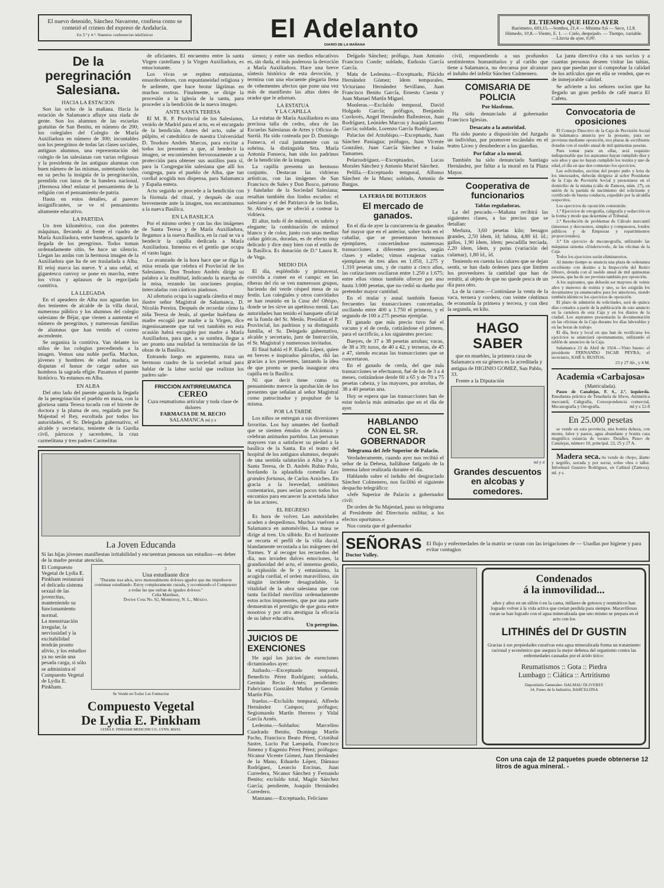El nuevo detenido, Sánchez Navarrete, confiesa como se cometió el crimen del expreso de Andalucía.
En 3.ª y 4.ª: Nuestras conferencias telefónicas
El Adelanto
DIARIO DE LA MAÑANA
EL TIEMPO QUE HIZO AYER
Barómetro, 693,15.—Sombra, 21,4 — Mínima 9,6 — Seco, 12,8. Húmedo, 10,8.—Viento, E. 1. — Cielo, despejado. — Tiempo, variable.—Lluvia de ayer, 0,00.
De la peregrinación Salesiana.
HACIA LA ESTACION
Son las ocho de la mañana. Hacia la estación de Salamanca afluye una riada de gente. Son los alumnos de las escuelas gratuitas de San Benito, en número de 200; los colegiales del Colegio de María Auxiliadora en número de 300; incontables son los peregrinos de todas las clases sociales, antiguos alumnos, una representación del colegio de las salesianas con varias religiosas y la presidenta de las antiguas alumnas con buen número de las mismas, ostentando todos en su pecho la insignia de la peregrinación, prendida con lazos de la bandera nacional. ¡Hermosa idea! enlazar el pensamiento de la religión con el pensamiento de patria.
Hasta en estos detalles, al parecer insignificantes, se ve el pensamiento altamente educativo.
LA PARTIDA
Un tren kilométrico, con dos potentes máquinas, llevando al frente el cuadro de María Auxiliadora, entre banderas, aguarda la llegada de los peregrinos. Todos toman ordenadamente sitio. Se hace un silencio. Llegan las andas con la hermosa imagen de la Auxiliadora que ha de ser trasladada a Alba. El reloj marca las nueve. Y a una señal, el gigantesco convoy se pone en marcha, entre los vivas y aplausos de la regocijada comitiva.
LA LLEGADA
En el apeadero de Alba nos aguardan los dos tenientes de alcalde de la villa ducal, numeroso público y los alumnos del colegio salesiano de Béjar, que vienen a aumentar el número de peregrinos, y numerosas familias de alumnos que han venido el correo ascendente.
Se organiza la comitiva. Van delante los niños de los colegios precediendo a la imagen. Vemos una noble porfía. Muchos, jóvenes y hombres de edad madura, se disputan el honor de cargar sobre sus hombros la sagrada efigie. Pasamos el puente histórico. Ya estamos en Alba.
EN ALBA
Del otro lado del puente aguarda la llegada de la peregrinación el pueblo en masa, con la gloriosa santa Teresa tocada con el birrete de doctora y la pluma de oro, regalada por Su Majestad el Rey, escoltada por todos los autoridades, el Sr. Delegado gubernativo, el alcalde y secretario, teniente de la Gurdia civil, párrocos y sacerdotes, la cruz carmelitana y tres padres Carmelitas
de oficiantes. El encuentro entre la santa Virgen castellana y la Virgen Auxiliadora, es emocionante.
Los vivas se repiten entusiastas, ensordecedores, con espontaneidad religiosa y fe ardiente, que hace brotar lágrimas en muchos rostros. Finalmente, se dirige la procesión a la iglesia de la santa, para proceder a la bendición de la nueva imagen.
ANTE SANTA TERESA
El M. R. P. Provincial de los Salesianos, venido de Madrid para el acto, es el encargado de la bendición. Antes del acto, sube al púlpito, el catedrático de nuestra Universidad D. Teodoro Andrés Marcos, para excitar a todos los presentes a que, al bendecir la imagen, se encomienden fervorosamente a su protección para obtener sus auxilios para sí, para la Congregación salesiana que allí los congrega, para el pueblo de Alba, que tan cordial acogida nos dispensa, para Salamanca y España entera.
Acto seguido se procede a la bendición con la fórmula del ritual, y después de orar brevemente ante la imagen, nos encaminamos a la nueva Basílica.
EN LA BASILICA
Por el mismo orden y con las dos imágenes de Santa Teresa y de María Auxiliadora, llegamos a la nueva Basílica, en la cual se va a bendecir la capilla dedicada a María Auxiliadora. Inmenso es el gentío que ocupa el vasto lugar.
Lo avanzado de la hora hace que se diga la misa rezada que celebra el Provincial de los Salesianos. Don Teodoro Andrés dirige su palabra a la multitud, indicando la marcha de la misa, rezando las oraciones propias, intercaladas con cánticos piadosos.
Al ofertorio ocupa la sagrada cátedra el muy ilustre señor Magistral de Salamanca, D. Nicolás Pereira. Después de recordar cómo la niña Teresa de Jesús, al quedar huérfana de madre escogió por madre a la Virgen, dice ingeniosamente que tal vez también en esta ocasión habrá escogido por madre a María Auxiliadora, para que, a su sombra, llegue a ser pronto una realidad la terminación de las obras de la Basílica.
Entrando luego en argumento, traza un hermoso cuadro de la sociedad actual para hablar de la labor social que realizan los padres sale-
FRICCION ANTIRREUMATICA
CEREO
Cura reumatismo articular y toda clase de dolores
FARMACIA DE M. RECIO
SALAMANCA ml y s
La Joven Educanda
Si las hijas jóvenes manifiestan irritabilidad y encuentran penosos sus estudios—es deber de la madre prestar atención.
El Compuesto Vegetal de Lydia E. Pinkham restaurará el delicado sistema sexual de las jovencitas, manteniendo su funcionamiento normal.
La menstruación irregular, la nerviosidad y la excitabilidad tendrán pronto alivio, y los estudios ya no serán una pesada carga, si sólo se administra el Compuesto Vegetal de Lydia E. Pinkham.
2
Una estudiante dice
"Durante tres años, tuve mensualmente dolores agudos que me impidieron continuar estudiando. Estoy completamente curada, y recomiendo el Compuesto a todas las que sufran de iguales dolores."
Celia Martínez,
Doctor Coss No. 92, Monterrey, N. L., México.
Se Vende en Todas Las Farmacias
Compuesto Vegetal
De Lydia E. Pinkham
LYDIA E. PINKHAM MEDICINE CO., LYNN, MASS.
sienos; y entre sus medios educativos es, sin duda, el más poderoso la devoción a María Auxiliadora. Hace una breve síntesis histórica de esta devoción, y termina con una elocuente plegaria llena de vehementes afectos que pone una vez más de manifiesto las altas dotes de orador que le adornan.
LA ESTATUA
Y LA CAPILLA
La estatua de María Auxiliadora es una preciosa talla de cedro, obra de las Escuelas Salesianas de Artes y Oficios de Sarriá. Ha sido costeada por D. Domingo Fonseca, el cual juntamente con su sobrina, la distinguida Srta. María Antonia Fonseca, han sido los padrinos de la bendición de la imagen.
La capilla presenta un hermoso conjunto. Destacan las vidrieras artísticas, con las imágenes de San Francisco de Sales y Don Bosco, patrono y fundador de la Sociedad Salesiana; resaltan también dos lindos escudos: el salesiano y el del Patriarca de las Indias, Sr. Alcolea, que se ofreció a costear la vidriera.
El altar, todo él de mármol, es sobrio y elegante; la combinación de mármol blanco y de color, junto con unas medias cañas góticas, doradas, es de efecto muy delicado y dice muy bien con el estilo de la Basílica. Es donación de D.ª Laura R. de Vega.
MEDIO DIA
El día, espléndido y primaveral, convida a comer en el campo: en las riberas del río se ven numerosos grupos, haciendo del verde césped mesa de su festín. Los colegiales y otros convidados se han reunido en la Casa del Obispo, donde se les sirve un apetitoso menú. Las autoridades han tenido el banquete oficial en la fonda del Sr. Merás. Presidían el P. Provincial, los padrinos y su distinguida familia, el Sr. Delegado gubernativo, alcalde y secretario, juez de Instrucción, el Sr. Magistral y numerosos invitados.
El final habló el P. Eladio López, quien en breves e inspirados párrafos, dió las gracias a los presentes, lanzando la idea de que pronto se pueda inaugurar otra capilla en la Basílica.
Ni que decir tiene como su pensamiento merece la aprobación de los presentes que señalan al señor Magistral como patrocinador y propulsor de la misma.
POR LA TARDE
Los niños se entregan a sus diversiones favoritas. Los hay amantes del football que se sienten émulos de Alcántara y celebran animados partidos. Las personas mayores van a satisfacer su piedad a la basílica de la Santa. En el teatro del hospital de los antiguos alumnos, después de una sentida salutación a Alba y a la Santa Teresa, de D. Andrés Rubio Polo, bordando la aplaudida comedia Las grandes fortunas, de Carlos Arniches. En gracia a la brevedad, omitimos comentarios, pues serían pocos todos los encomios para encarecer la acertada labor de los actores.
EL REGRESO
Es hora de volver. Las autoridades acuden a despedirnos. Muchos vuelven a Salamanca en automóviles. La masa se dirige al tren. Un silbido. En el horizonte se recorta el perfil de la villa ducal, blandamente recostada a las márgenes del Tormes. Y al recoger los recuerdos del día, nos invaden dulces emociones, la grandiosidad del acto, el inmenso gentío, la explosión de fe y entusiasmo, la acogida cordial, el orden maravilloso, sin ningún incidente desagradable, la vitalidad de la obra salesiana que con tanta facilidad moviliza ordenadamente estos actos imponentes, que por una parte demuestran el prestigio de que goza entre nosotros y por otra atestigua la eficacia de su labor educativa.
Un peregrino.
JUICIOS DE EXENCIONES
He aquí los juicios de exenciones dictaminados ayer:
Juzbado.—Exceptuado temporal, Benedicto Pérez Rodríguez; soldado, Germán Recio Arnés; pendientes: Fabriciano González Muñoz y Germán Martín Pilo.
Iruelos.—Excluído temporal, Alfredo Hernández Campos; prófugos; Segismundo Martín Herrero y Vidal García Arnés.
Ledesma.—Soldados: Marcelino Cuadrado Benito, Domingo Martín Pacho, Francisco Beato Pérez, Cristóbal Sastre, Lucio Paz Laespada, Francisco Jimeno y Eugenio Pérez Pérez; prófugos: Nicanor Vicente Gómez, Juan Hernández de la Mano, Eduardo López, Dámaso Rodríguez, Leoncio Encinas, Juan Corredera, Nicanor Sánchez y Fernando Benito; excluído total, Magín Sánchez García; pendiente, Joaquín Hernández Corredero.
Manzano.—Exceptuado, Feliciano
Delgado Sánchez; prófugo, Juan Antonio Francisco Conde; soldado, Eudoxio García García.
Mata de Ledesma.—Exceptuado, Plácido Hernández Gómez; ídem temporales, Victoriano Hernández Sevillano, Juan Francisco Benito García, Ernesto Cuesta y Juan Manuel Martín Miguel.
Monleras.—Excluído temporal, David Holgado García; prófugos, Benjamín Cordovés, Angel Hernández Ballesteros, Juan Rodríguez, Leónides Marcos y Joaquín Loreto García; soldado, Lorenzo García Rodríguez.
Palacios del Arzobispo.—Exceptuado, Juan Sánchez Paniagua; prófugos, Juan Vicente González, Juan García Sánchez e Isaías Tamames.
Pelarrodríguez.—Exceptuados, Lucas Morales Sánchez y Antonio Muriel Sánchez.
Pelilla.—Exceptuado temporal, Alfonso Sánchez de la Mano; soldado, Antonio de Burgos.
LA FERIA DE BOTIJEROS
El mercado de ganados.
En el día de ayer la concurrencia de ganados fué mayor que en el anterior, sobre todo en el caballar, que se presentaron hermosos ejemplares, concertándose numerosas transacciones a diferentes precios, según clases y edades; vimos enajenar varios ejemplares de tres años en 1.050, 1.275 y 1.310 pesetas uno, y de cuatro a cinco años, las cotizaciones oscilaron entre 1.250 a 1.675; entre ellos vimos también ofrecer por uno hasta 3.000 pesetas, que no cedió su dueño por pretender mayor cantidad.
En el mular y asnal también fueron frecuentes las transacciones concertadas, oscilando entre 400 a 1.750 el primero, y el segundo de 100 a 275 pesetas ejemplar.
El ganado que más precio tuvo fué el vacuno y el de cerda, cotizándose el primero, para el sacrificio, a los siguientes precios:
Bueyes, de 37 a 38 pesetas arrobas; vacas, de 38 a 39; toros, de 40 a 42, y terneras, de 45 a 47, siendo escasas las transacciones que se concertaron.
En el ganado de cerda, del que más transacciones se efectuaron, fué de los de 3 a 4 meses, cotizándose desde 60 a 65 y de 70 a 75 pesetas cabeza, y las mayores, por arrobas, de 38 a 40 pesetas una.
Hoy se espera que las transacciones han de estar todavía más animadas que en el día de ayer.
HABLANDO
CON EL SR. GOBERNADOR
Telegrama del Jefe Superior de Palacio.
Verdaderamente, cuando ayer nos recibió el señor de la Dehesa, hallábase fatigado de la intensa labor realizada durante el día.
Hablando sobre el indulto del desgraciado Sánchez Colmenero, nos facilitó el siguiente despacho telegráfico:
«Jefe Superior de Palacio a gobernador civil:
De orden de Su Majestad, paso su telegrama al Presidente del Directorio militar, a los efectos oportunos.»
Nos consta que el gobernador
civil, respondiendo a sus profundos sentimientos humanitarios y al cariño que tiene a Salamanca, no descansa por alcanzar el indulto del infeliz Sánchez Colmenero.
COMISARIA DE POLICIA
Por blasfemo.
Ha sido denunciado al gobernador Francisco Iglesias.
Desacato a la autoridad.
Ha sido puesto a disposición del Juzgado un individuo, por promover escándalo en el teatro Liceo y desobedecer a los guardias.
Por faltar a la moral.
También ha sido denunciado Santiago Hernández, por faltar a la moral en la Plaza Mayor.
Cooperativa de funcionarios
Tablas reguladoras.
La del pescado.—Mañana recibirá las siguientes clases, a los precios que se detallan:
Merluza, 3,60 pesetas kilo; besugos grandes, 2,50 ídem, íd; lubina, 4,80 íd. íd.; gallos, 1,90 ídem, ídem; pescadilla terciada, 2,20 ídem, ídem, y potas (variación del calamar), 1,80 íd., íd.
Teniendo en cuenta los calores que se dejan sentir, se han dado órdenes para que limiten los proveedores la cantidad que han de remitir, al objeto de que no quede pesca de un día para otro.
La de la carne.—Continúase la venta de la vaca, ternera y cordero, con veinte céntimos de economía la primera y tercera, y con diez la segunda, en kilo.
HAGO SABER
que en muebles, la primera casa de Salamanca en su género es la acreditada y antigua de HIGINIO GOMEZ, San Pablo, 33.
Frente a la Diputación
ml y d
Grandes descuentos en alcobas y comedores.
La junta directiva cita a sus socios y a cuantas personas deseen visitar las tablas, para que puedan por sí comprobar la calidad de los artículos que en ella se venden, que es de inmejorable calidad.
Se advierte a los señores socios que ha llegado un gran pedido de café marca El Cafeto.
Convocatoria de oposiciones
El Consejo Directivo de la Caja de Previsión Social de Salamanca anuncia por la presente, para ser provistas mediante oposición, tres plazas de escribiente dotadas con el sueldo anual de mil quinientas pesetas.
Para tomar parte en ellas, será requisito indispensable que los aspirantes hayan cumplido diez y seis años y que no hayan cumplido los treinta y uno de edad, el día en que den comienzo los ejercicios.
Las solicitudes, escritas del propio puño y letra de los interesados, deberán dirigirse al señor Presidente de la Caja de Previsión Social y presentarse en el domicilio de la misma (calle de Zamora, núm. 27), en unión de la partida de nacimiento del solicitante y certificado de buena conducta, expedido por la alcaldía respectiva.
Los ejercicios de oposición consistirán:
1.º Ejercicios de ortografía, caligrafía y redacción en la forma y modo que determine el Tribunal.
2.º Resolución de problemas de Cálculo mercantil (intereses y descuentos, simples y compuestos, fondos públicos y de Empresas y repartimientos proporcionales).
3.º Un ejercicio de mecanografía, utilizando las máquinas sistema «Underwood», de las oficinas de la Caja.
Todos los ejercicios serán eliminatorios.
Al mismo tiempo se anuncia una plaza de ordenanza escribiente con destino a la Inspección del Retiro Obrero, dotada con el sueldo anual de mil quinientas pesetas, que ha de ser provista también por oposición.
A los aspirantes, que deberán ser mayores de veinte años y menores de treinta y uno, se les exigirán los documentos ya enumerados para los anteriores, siendo también idénticos los ejercicios de oposición.
El plazo de admisión de solicitudes, será de quince días contados a partir de la publicación de este anuncio en la cartelera de esta Caja y en los diarios de la ciudad. Los aspirantes presentarán la documentación en las oficinas de la Caja durante los días laborables y en las horas de trabajo.
El día, hora y local en que han de verificarse los ejercicios se anunciará oportunamente, utilizando el tablón de anuncios de la Caja.
Salamanca 23 de Abril de 1924.—Visto bueno: el presidente FERNANDO ISCAR PEYRA; el secretario, JOSÉ S. BUSTOS.
23 y 27 Ab., y 4 M.
Academia «Carbajosa»
(Matriculada).
Paseo de Canalejas, F. S., 2.º, izquierda. Enseñanza práctica de Teneduría de libros, Aritmética mercantil, Caligrafía, Correspondencia comercial, Mecanografía y Ortografía. ml y s 12-8
En 25.000 pesetas
se vende en esta provincia, una bonita dehesa, con monte, labor y pastos, agua abundante y bonita casa magnífica estancia de verano. Detalles, Paseo de Canalejas, número 10, principal. 23, 25 y 27 A.
Madera seca.-Se vende de chopo, álamo y negrillo, serrada y por serrar, sobre obra o taller. Informará Gustavo Rodríguez, en Cañizal (Zamora). ml. y s.
SEÑORAS
Doctor Valley.
El flujo y enfermedades de la matriz se curan con las irrigaciones de — Usadlas por higiene y para evitar contagios
Condenados
á la inmovilidad...
años y años en un sillón ó en la cama, millares de gotosos y reumáticos han logrado volver á la vida activa que creían perdida para siempre. Maravillosas curan se han logrado con el agua mineralizada que uno mismo se prepara en el acto con los
LITHINÉS del Dr GUSTIN
Gracias á sus propiedades curativas esta agua mineralizada forma un tratamiento racional y económico que asegura la mejor defensa del organismo contra las enfermedades causadas por el ácido úrico:
Reumatismos :: Gota :: Piedra
Lumbago :: Ciática :: Artritismo
Depositario Generales: DALMAU OLIVERES
14, Paseo de la Industria, BARCELONA
Con una caja de 12 paquetes puede obtenerse 12 litros de agua mineral. -